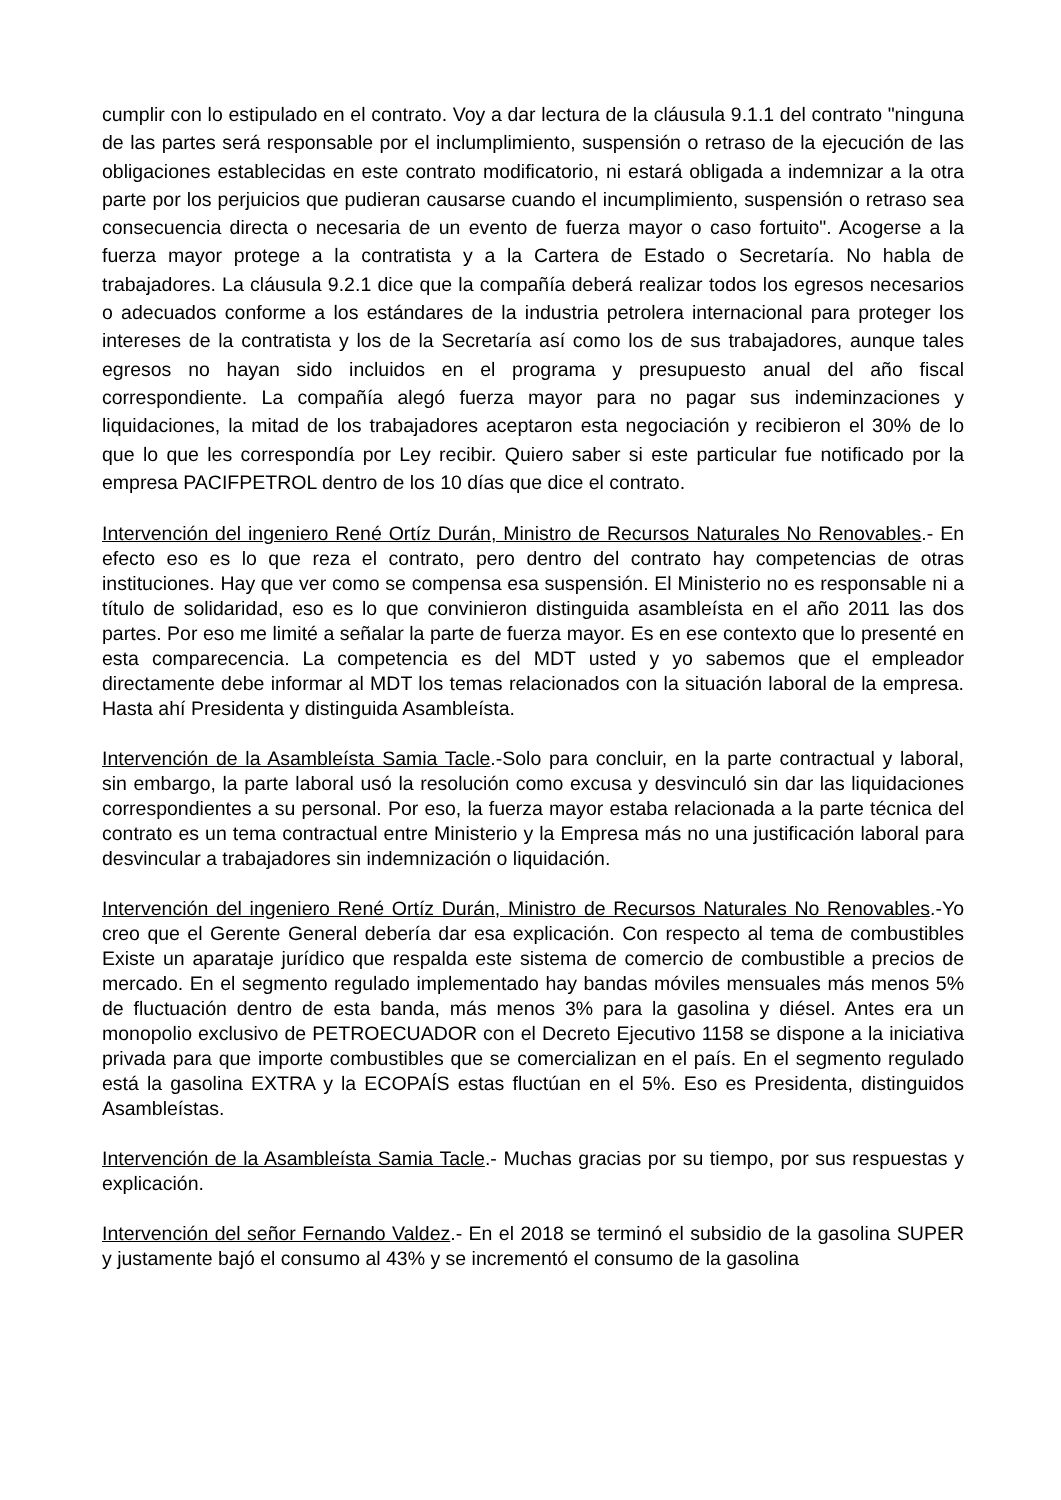cumplir con lo estipulado en el contrato. Voy a dar lectura de la cláusula 9.1.1 del contrato "ninguna de las partes será responsable por el inclumplimiento, suspensión o retraso de la ejecución de las obligaciones establecidas en este contrato modificatorio, ni estará obligada a indemnizar a la otra parte por los perjuicios que pudieran causarse cuando el incumplimiento, suspensión o retraso sea consecuencia directa o necesaria de un evento de fuerza mayor o caso fortuito". Acogerse a la fuerza mayor protege a la contratista y a la Cartera de Estado o Secretaría. No habla de trabajadores. La cláusula 9.2.1 dice que la compañía deberá realizar todos los egresos necesarios o adecuados conforme a los estándares de la industria petrolera internacional para proteger los intereses de la contratista y los de la Secretaría así como los de sus trabajadores, aunque tales egresos no hayan sido incluidos en el programa y presupuesto anual del año fiscal correspondiente. La compañía alegó fuerza mayor para no pagar sus indeminzaciones y liquidaciones, la mitad de los trabajadores aceptaron esta negociación y recibieron el 30% de lo que lo que les correspondía por Ley recibir. Quiero saber si este particular fue notificado por la empresa PACIFPETROL dentro de los 10 días que dice el contrato.
Intervención del ingeniero René Ortíz Durán, Ministro de Recursos Naturales No Renovables.- En efecto eso es lo que reza el contrato, pero dentro del contrato hay competencias de otras instituciones. Hay que ver como se compensa esa suspensión. El Ministerio no es responsable ni a título de solidaridad, eso es lo que convinieron distinguida asambleísta en el año 2011 las dos partes. Por eso me limité a señalar la parte de fuerza mayor. Es en ese contexto que lo presenté en esta comparecencia. La competencia es del MDT usted y yo sabemos que el empleador directamente debe informar al MDT los temas relacionados con la situación laboral de la empresa. Hasta ahí Presidenta y distinguida Asambleísta.
Intervención de la Asambleísta Samia Tacle.-Solo para concluir, en la parte contractual y laboral, sin embargo, la parte laboral usó la resolución como excusa y desvinculó sin dar las liquidaciones correspondientes a su personal. Por eso, la fuerza mayor estaba relacionada a la parte técnica del contrato es un tema contractual entre Ministerio y la Empresa más no una justificación laboral para desvincular a trabajadores sin indemnización o liquidación.
Intervención del ingeniero René Ortíz Durán, Ministro de Recursos Naturales No Renovables.-Yo creo que el Gerente General debería dar esa explicación. Con respecto al tema de combustibles Existe un aparataje jurídico que respalda este sistema de comercio de combustible a precios de mercado. En el segmento regulado implementado hay bandas móviles mensuales más menos 5% de fluctuación dentro de esta banda, más menos 3% para la gasolina y diésel. Antes era un monopolio exclusivo de PETROECUADOR con el Decreto Ejecutivo 1158 se dispone a la iniciativa privada para que importe combustibles que se comercializan en el país. En el segmento regulado está la gasolina EXTRA y la ECOPAÍS estas fluctúan en el 5%. Eso es Presidenta, distinguidos Asambleístas.
Intervención de la Asambleísta Samia Tacle.- Muchas gracias por su tiempo, por sus respuestas y explicación.
Intervención del señor Fernando Valdez.- En el 2018 se terminó el subsidio de la gasolina SUPER y justamente bajó el consumo al 43% y se incrementó el consumo de la gasolina